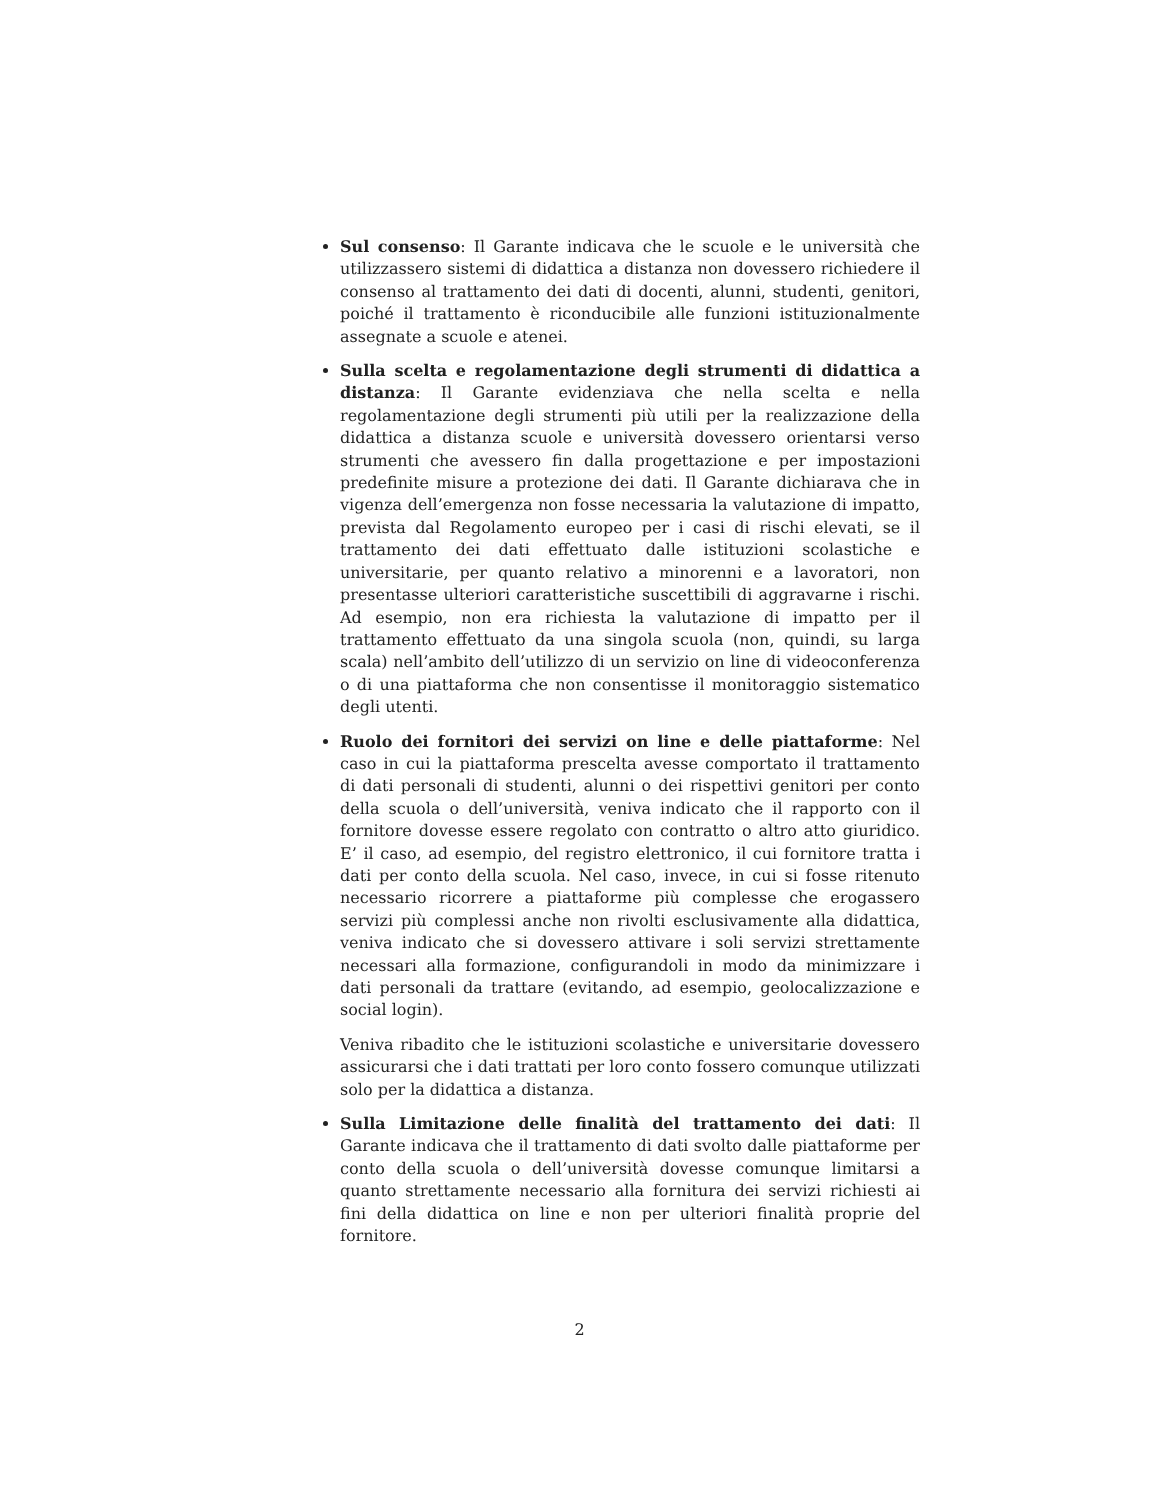Sul consenso: Il Garante indicava che le scuole e le università che utilizzassero sistemi di didattica a distanza non dovessero richiedere il consenso al trattamento dei dati di docenti, alunni, studenti, genitori, poiché il trattamento è riconducibile alle funzioni istituzionalmente assegnate a scuole e atenei.
Sulla scelta e regolamentazione degli strumenti di didattica a distanza: Il Garante evidenziava che nella scelta e nella regolamentazione degli strumenti più utili per la realizzazione della didattica a distanza scuole e università dovessero orientarsi verso strumenti che avessero fin dalla progettazione e per impostazioni predefinite misure a protezione dei dati. Il Garante dichiarava che in vigenza dell’emergenza non fosse necessaria la valutazione di impatto, prevista dal Regolamento europeo per i casi di rischi elevati, se il trattamento dei dati effettuato dalle istituzioni scolastiche e universitarie, per quanto relativo a minorenni e a lavoratori, non presentasse ulteriori caratteristiche suscettibili di aggravarne i rischi. Ad esempio, non era richiesta la valutazione di impatto per il trattamento effettuato da una singola scuola (non, quindi, su larga scala) nell’ambito dell’utilizzo di un servizio on line di videoconferenza o di una piattaforma che non consentisse il monitoraggio sistematico degli utenti.
Ruolo dei fornitori dei servizi on line e delle piattaforme: Nel caso in cui la piattaforma prescelta avesse comportato il trattamento di dati personali di studenti, alunni o dei rispettivi genitori per conto della scuola o dell’università, veniva indicato che il rapporto con il fornitore dovesse essere regolato con contratto o altro atto giuridico. E’ il caso, ad esempio, del registro elettronico, il cui fornitore tratta i dati per conto della scuola. Nel caso, invece, in cui si fosse ritenuto necessario ricorrere a piattaforme più complesse che erogassero servizi più complessi anche non rivolti esclusivamente alla didattica, veniva indicato che si dovessero attivare i soli servizi strettamente necessari alla formazione, configurandoli in modo da minimizzare i dati personali da trattare (evitando, ad esempio, geolocalizzazione e social login).
Veniva ribadito che le istituzioni scolastiche e universitarie dovessero assicurarsi che i dati trattati per loro conto fossero comunque utilizzati solo per la didattica a distanza.
Sulla Limitazione delle finalità del trattamento dei dati: Il Garante indicava che il trattamento di dati svolto dalle piattaforme per conto della scuola o dell’università dovesse comunque limitarsi a quanto strettamente necessario alla fornitura dei servizi richiesti ai fini della didattica on line e non per ulteriori finalità proprie del fornitore.
2